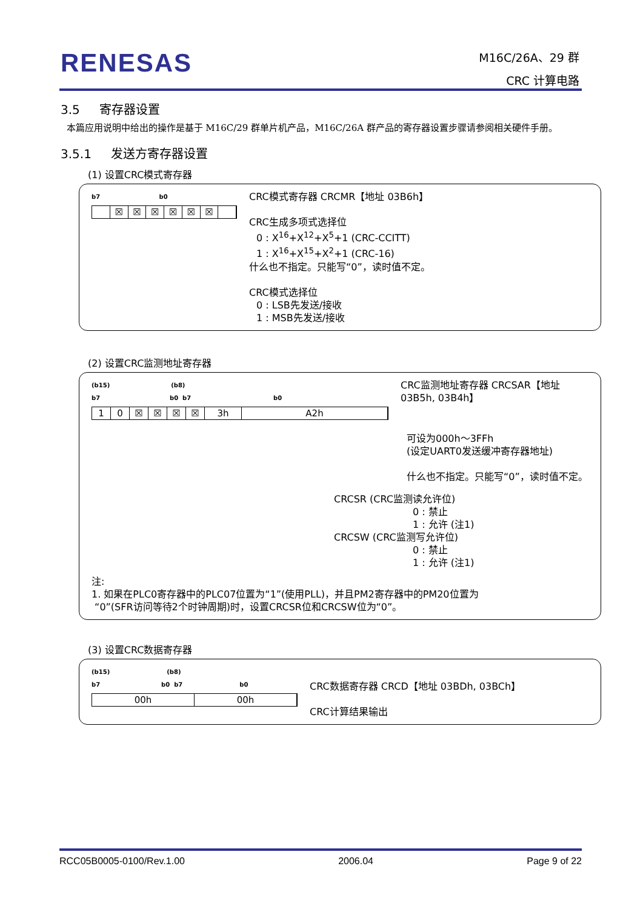RENESAS
M16C/26A、29 群
CRC 计算电路
3.5 寄存器设置
本篇应用说明中给出的操作是基于 M16C/29 群单片机产品，M16C/26A 群产品的寄存器设置步骤请参阅相关硬件手册。
3.5.1 发送方寄存器设置
(1) 设置CRC模式寄存器
b7 b0
☒ ☒ ☒ ☒ ☒ ☒
CRC模式寄存器 CRCMR【地址 03B6h】
CRC生成多项式选择位
0 : X<sup>16</sup>+X<sup>12</sup>+X<sup>5</sup>+1 (CRC-CCITT)
1 : X<sup>16</sup>+X<sup>15</sup>+X<sup>2</sup>+1 (CRC-16)
什么也不指定。只能写“0”，读时值不定。
CRC模式选择位
0 : LSB先发送/接收
1 : MSB先发送/接收
(2) 设置CRC监测地址寄存器
(b15) (b8)
b7 b0 b7 b0
10 ☒ ☒ ☒ ☒ 3h A2h
CRC监测地址寄存器 CRCSAR【地址 03B5h, 03B4h】
可设为000h～3FFh
(设定UART0发送缓冲寄存器地址)
什么也不指定。只能写“0”，读时值不定。
CRCSR (CRC监测读允许位)
0 : 禁止
1 : 允许 (注1)
CRCSW (CRC监测写允许位)
0 : 禁止
1 : 允许 (注1)
注:
1. 如果在PLC0寄存器中的PLC07位置为“1”(使用PLL)，并且PM2寄存器中的PM20位置为
“0”(SFR访问等待2个时钟周期)时，设置CRCSR位和CRCSW位为“0”。
(3) 设置CRC数据寄存器
(b15) (b8)
b7 b0 b7 b0
00h 00h
CRC数据寄存器 CRCD【地址 03BDh, 03BCh】
CRC计算结果输出
RCC05B0005-0100/Rev.1.00 2006.04 Page 9 of 22